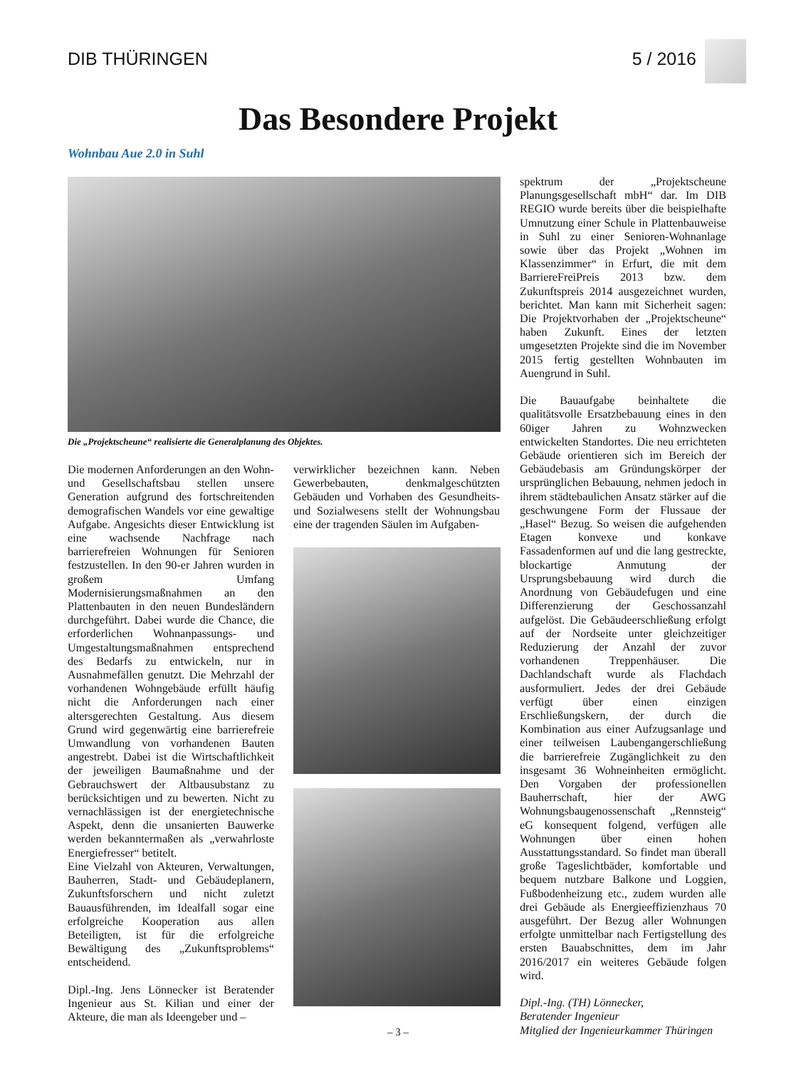DIB THÜRINGEN 5 / 2016
Das Besondere Projekt
Wohnbau Aue 2.0 in Suhl
Die „Projektscheune“ realisierte die Generalplanung des Objektes.
Die modernen Anforderungen an den Wohn- und Gesellschaftsbau stellen unsere Generation aufgrund des fortschreitenden demografischen Wandels vor eine gewaltige Aufgabe. Angesichts dieser Entwicklung ist eine wachsende Nachfrage nach barrierefreien Wohnungen für Senioren festzustellen. In den 90-er Jahren wurden in großem Umfang Modernisierungsmaßnahmen an den Plattenbauten in den neuen Bundesländern durchgeführt. Dabei wurde die Chance, die erforderlichen Wohnanpassungs- und Umgestaltungsmaßnahmen entsprechend des Bedarfs zu entwickeln, nur in Ausnahmefällen genutzt. Die Mehrzahl der vorhandenen Wohngebäude erfüllt häufig nicht die Anforderungen nach einer altersgerechten Gestaltung. Aus diesem Grund wird gegenwärtig eine barrierefreie Umwandlung von vorhandenen Bauten angestrebt. Dabei ist die Wirtschaftlichkeit der jeweiligen Baumaßnahme und der Gebrauchswert der Altbausubstanz zu berücksichtigen und zu bewerten. Nicht zu vernachlässigen ist der energietechnische Aspekt, denn die unsanierten Bauwerke werden bekanntermaßen als „verwahrloste Energiefresser“ betitelt.
Eine Vielzahl von Akteuren, Verwaltungen, Bauherren, Stadt- und Gebäudeplanern, Zukunftsforschern und nicht zuletzt Bauausführenden, im Idealfall sogar eine erfolgreiche Kooperation aus allen Beteiligten, ist für die erfolgreiche Bewältigung des „Zukunftsproblems“ entscheidend.
Dipl.-Ing. Jens Lönnecker ist Beratender Ingenieur aus St. Kilian und einer der Akteure, die man als Ideengeber und –
verwirklicher bezeichnen kann. Neben Gewerbebauten, denkmalgeschützten Gebäuden und Vorhaben des Gesundheits- und Sozialwesens stellt der Wohnungsbau eine der tragenden Säulen im Aufgaben-
spektrum der „Projektscheune Planungsgesellschaft mbH“ dar. Im DIB REGIO wurde bereits über die beispielhafte Umnutzung einer Schule in Plattenbauweise in Suhl zu einer Senioren-Wohnanlage sowie über das Projekt „Wohnen im Klassenzimmer“ in Erfurt, die mit dem BarriereFreiPreis 2013 bzw. dem Zukunftspreis 2014 ausgezeichnet wurden, berichtet. Man kann mit Sicherheit sagen: Die Projektvorhaben der „Projektscheune“ haben Zukunft. Eines der letzten umgesetzten Projekte sind die im November 2015 fertig gestellten Wohnbauten im Auengrund in Suhl.
Die Bauaufgabe beinhaltete die qualitätsvolle Ersatzbebauung eines in den 60iger Jahren zu Wohnzwecken entwickelten Standortes. Die neu errichteten Gebäude orientieren sich im Bereich der Gebäudebasis am Gründungskörper der ursprünglichen Bebauung, nehmen jedoch in ihrem städtebaulichen Ansatz stärker auf die geschwungene Form der Flussaue der „Hasel“ Bezug. So weisen die aufgehenden Etagen konvexe und konkave Fassadenformen auf und die lang gestreckte, blockartige Anmutung der Ursprungsbebauung wird durch die Anordnung von Gebäudefugen und eine Differenzierung der Geschossanzahl aufgelöst. Die Gebäudeerschließung erfolgt auf der Nordseite unter gleichzeitiger Reduzierung der Anzahl der zuvor vorhandenen Treppenhäuser. Die Dachlandschaft wurde als Flachdach ausformuliert. Jedes der drei Gebäude verfügt über einen einzigen Erschließungskern, der durch die Kombination aus einer Aufzugsanlage und einer teilweisen Laubengangerschließung die barrierefreie Zugänglichkeit zu den insgesamt 36 Wohneinheiten ermöglicht. Den Vorgaben der professionellen Bauherrschaft, hier der AWG Wohnungsbaugenossenschaft „Rennsteig“ eG konsequent folgend, verfügen alle Wohnungen über einen hohen Ausstattungsstandard. So findet man überall große Tageslichtbäder, komfortable und bequem nutzbare Balkone und Loggien, Fußbodenheizung etc., zudem wurden alle drei Gebäude als Energieeffizienzhaus 70 ausgeführt. Der Bezug aller Wohnungen erfolgte unmittelbar nach Fertigstellung des ersten Bauabschnittes, dem im Jahr 2016/2017 ein weiteres Gebäude folgen wird.
Dipl.-Ing. (TH) Lönnecker,
Beratender Ingenieur
Mitglied der Ingenieurkammer Thüringen
– 3 –